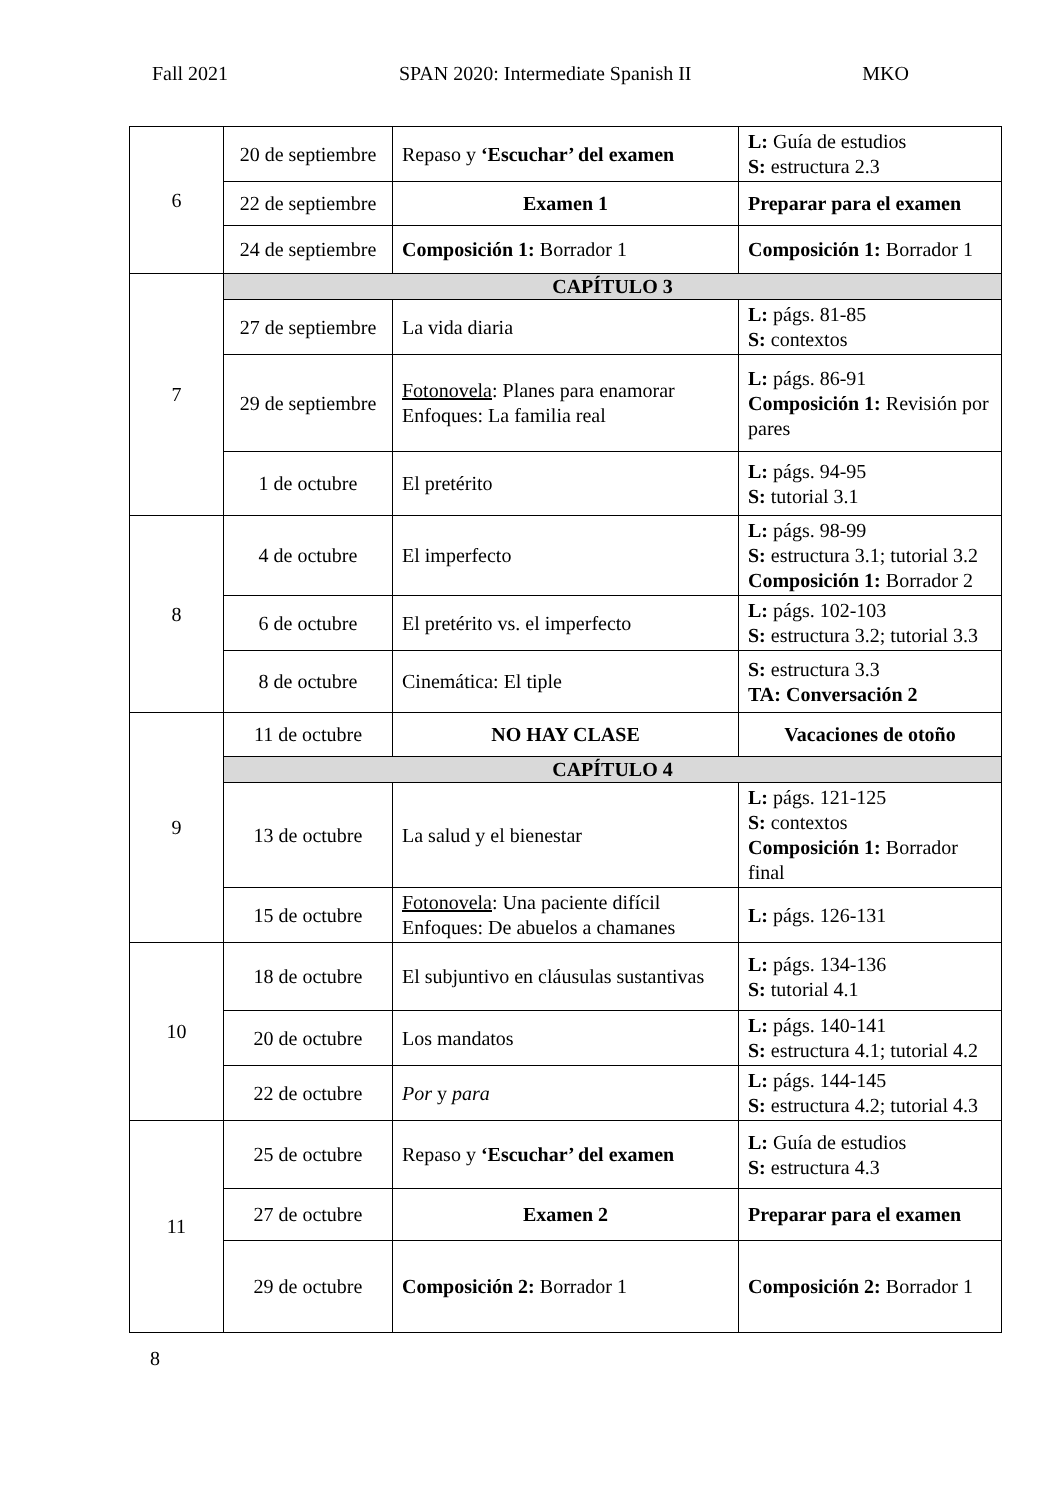Fall 2021 SPAN 2020: Intermediate Spanish II MKO
| 6 | 20 de septiembre | Repaso y ‘Escuchar’ del examen | L: Guía de estudios S: estructura 2.3 |
| | 22 de septiembre | Examen 1 | Preparar para el examen |
| | 24 de septiembre | Composición 1: Borrador 1 | Composición 1: Borrador 1 |
| 7 | CAPÍTULO 3 | | |
| | 27 de septiembre | La vida diaria | L: págs. 81-85 S: contextos |
| | 29 de septiembre | Fotonovela : Planes para enamorar Enfoques: La familia real | L: págs. 86-91 Composición 1: Revisión por pares |
| | 1 de octubre | El pretérito | L: págs. 94-95 S: tutorial 3.1 |
| 8 | 4 de octubre | El imperfecto | L: págs. 98-99 S: estructura 3.1; tutorial 3.2 Composición 1: Borrador 2 |
| | 6 de octubre | El pretérito vs. el imperfecto | L: págs. 102-103 S: estructura 3.2; tutorial 3.3 |
| | 8 de octubre | Cinemática: El tiple | S: estructura 3.3 TA: Conversación 2 |
| 9 | 11 de octubre | NO HAY CLASE | Vacaciones de otoño |
| | CAPÍTULO 4 | | |
| | 13 de octubre | La salud y el bienestar | L: págs. 121-125 S: contextos Composición 1: Borrador final |
| | 15 de octubre | Fotonovela : Una paciente difícil Enfoques: De abuelos a chamanes | L: págs. 126-131 |
| 10 | 18 de octubre | El subjuntivo en cláusulas sustantivas | L: págs. 134-136 S: tutorial 4.1 |
| | 20 de octubre | Los mandatos | L: págs. 140-141 S: estructura 4.1; tutorial 4.2 |
| | 22 de octubre | Por y para | L: págs. 144-145 S: estructura 4.2; tutorial 4.3 |
| 11 | 25 de octubre | Repaso y ‘Escuchar’ del examen | L: Guía de estudios S: estructura 4.3 |
| | 27 de octubre | Examen 2 | Preparar para el examen |
| | 29 de octubre | Composición 2: Borrador 1 | Composición 2: Borrador 1 |
8